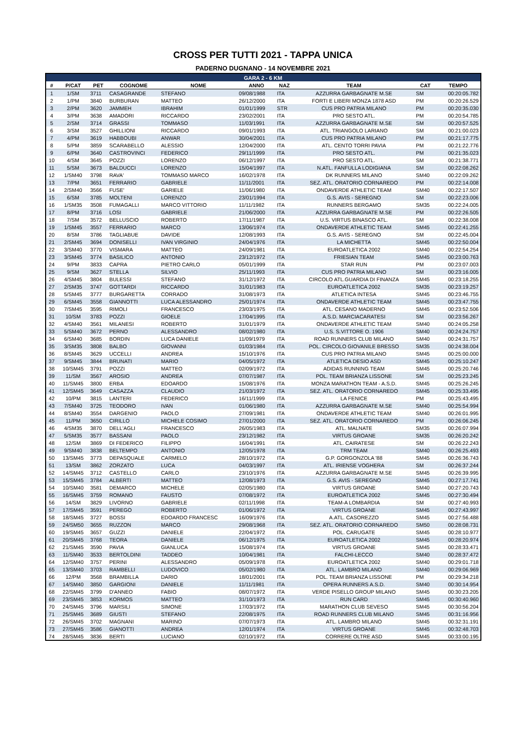CROSS PER TUTTI 2021 - TAPPA UNICA
PADERNO DUGNANO - 14 NOVEMBRE 2021
| GARA 2 - 6 KM | | | | | | | | | |
| --- | --- | --- | --- | --- | --- | --- | --- | --- | --- |
| # | P/CAT | PET | COGNOME | NOME | ANNO | NAZ | TEAM | CAT | TEMPO |
| 1 | 1/SM | 3711 | CASAGRANDE | STEFANO | 09/08/1988 | ITA | AZZURRA GARBAGNATE M.SE | SM | 00:20:05.782 |
| 2 | 1/PM | 3840 | BURBURAN | MATTEO | 26/12/2000 | ITA | FORTI E LIBERI MONZA 1878 ASD | PM | 00:20:26.529 |
| 3 | 2/PM | 3620 | JAMMEH | IBRAHIM | 01/01/1999 | STR | CUS PRO PATRIA MILANO | PM | 00:20:35.030 |
| 4 | 3/PM | 3638 | AMADORI | RICCARDO | 23/02/2001 | ITA | PRO SESTO ATL. | PM | 00:20:54.785 |
| 5 | 2/SM | 3714 | GRASSI | TOMMASO | 11/03/1991 | ITA | AZZURRA GARBAGNATE M.SE | SM | 00:20:57.525 |
| 6 | 3/SM | 3527 | GHILLIONI | RICCARDO | 09/01/1993 | ITA | ATL. TRIANGOLO LARIANO | SM | 00:21:00.023 |
| 7 | 4/PM | 3619 | HABBOUBI | ANWAR | 30/04/2001 | ITA | CUS PRO PATRIA MILANO | PM | 00:21:17.775 |
| 8 | 5/PM | 3859 | SCARABELLO | ALESSIO | 12/04/2000 | ITA | ATL. CENTO TORRI PAVIA | PM | 00:21:22.776 |
| 9 | 6/PM | 3640 | CASTROVINCI | FEDERICO | 29/11/1999 | ITA | PRO SESTO ATL. | PM | 00:21:35.023 |
| 10 | 4/SM | 3645 | POZZI | LORENZO | 06/12/1997 | ITA | PRO SESTO ATL. | SM | 00:21:38.771 |
| 11 | 5/SM | 3673 | BALDUCCI | LORENZO | 15/04/1997 | ITA | N.ATL. FANFULLA LODIGIANA | SM | 00:22:08.262 |
| 12 | 1/SM40 | 3798 | RAVA' | TOMMASO MARCO | 16/02/1978 | ITA | DK RUNNERS MILANO | SM40 | 00:22:09.262 |
| 13 | 7/PM | 3651 | FERRARIO | GABRIELE | 11/11/2001 | ITA | SEZ. ATL. ORATORIO CORNAREDO | PM | 00:22:14.008 |
| 14 | 2/SM40 | 3566 | FUSE' | GARIELE | 11/06/1980 | ITA | ONDAVERDE ATHLETIC TEAM | SM40 | 00:22:17.507 |
| 15 | 6/SM | 3785 | MOLTENI | LORENZO | 23/01/1994 | ITA | G.S. AVIS - SEREGNO | SM | 00:22:23.006 |
| 16 | 1/SM35 | 3508 | FUMAGALLI | MARCO VITTORIO | 11/11/1982 | ITA | RUNNERS BERGAMO | SM35 | 00:22:24.005 |
| 17 | 8/PM | 3716 | LOSI | GABRIELE | 21/06/2000 | ITA | AZZURRA GARBAGNATE M.SE | PM | 00:22:26.505 |
| 18 | 7/SM | 3572 | BELLUSCIO | ROBERTO | 17/11/1987 | ITA | U.S. VIRTUS BINASCO ATL. | SM | 00:22:38.008 |
| 19 | 1/SM45 | 3557 | FERRARIO | MARCO | 13/06/1974 | ITA | ONDAVERDE ATHLETIC TEAM | SM45 | 00:22:41.255 |
| 20 | 8/SM | 3786 | TAGLIABUE | DAVIDE | 12/08/1993 | ITA | G.S. AVIS - SEREGNO | SM | 00:22:45.004 |
| 21 | 2/SM45 | 3694 | DONISELLI | IVAN VIRGINIO | 24/04/1976 | ITA | LA MICHETTA | SM45 | 00:22:50.004 |
| 22 | 3/SM40 | 3770 | VISMARA | MATTEO | 24/09/1981 | ITA | EUROATLETICA 2002 | SM40 | 00:22:54.254 |
| 23 | 3/SM45 | 3774 | BASILICO | ANTONIO | 23/12/1972 | ITA | FRIESIAN TEAM | SM45 | 00:23:00.763 |
| 24 | 9/PM | 3833 | CAPRA | PIETRO CARLO | 05/01/1999 | ITA | STAR RUN | PM | 00:23:07.003 |
| 25 | 9/SM | 3627 | STELLA | SILVIO | 25/11/1993 | ITA | CUS PRO PATRIA MILANO | SM | 00:23:16.005 |
| 26 | 4/SM45 | 3804 | BULESSI | STEFANO | 31/12/1972 | ITA | CIRCOLO ATL.GUARDIA DI FINANZA | SM45 | 00:23:18.255 |
| 27 | 2/SM35 | 3747 | GOTTARDI | RICCARDO | 31/01/1983 | ITA | EUROATLETICA 2002 | SM35 | 00:23:19.257 |
| 28 | 5/SM45 | 3777 | BURGARETTA | CORRADO | 31/08/1973 | ITA | ATLETICA INTESA | SM45 | 00:23:46.755 |
| 29 | 6/SM45 | 3558 | GIANNOTTI | LUCA ALESSANDRO | 25/01/1974 | ITA | ONDAVERDE ATHLETIC TEAM | SM45 | 00:23:47.755 |
| 30 | 7/SM45 | 3595 | RIMOLI | FRANCESCO | 23/03/1975 | ITA | ATL. CESANO MADERNO | SM45 | 00:23:52.506 |
| 31 | 10/SM | 3783 | POZZI | GIOELE | 17/04/1995 | ITA | A.S.D. MARCIACARATESI | SM | 00:23:56.267 |
| 32 | 4/SM40 | 3561 | MILANESI | ROBERTO | 31/01/1979 | ITA | ONDAVERDE ATHLETIC TEAM | SM40 | 00:24:05.258 |
| 33 | 5/SM40 | 3672 | PERNO | ALESSANDRO | 08/02/1980 | ITA | U.S. S.VITTORE O. 1906 | SM40 | 00:24:24.757 |
| 34 | 6/SM40 | 3685 | BORDIN | LUCA DANIELE | 11/09/1979 | ITA | ROAD RUNNERS CLUB MILANO | SM40 | 00:24:31.757 |
| 35 | 3/SM35 | 3808 | BALBO | GIOVANNI | 01/03/1984 | ITA | POL. CIRCOLO GIOVANILE BRESSO | SM35 | 00:24:38.004 |
| 36 | 8/SM45 | 3629 | UCCELLI | ANDREA | 15/10/1976 | ITA | CUS PRO PATRIA MILANO | SM45 | 00:25:00.000 |
| 37 | 9/SM45 | 3844 | BRUNATI | MARIO | 04/05/1972 | ITA | ATLETICA DESIO ASD | SM45 | 00:25:10.247 |
| 38 | 10/SM45 | 3791 | POZZI | MATTEO | 02/09/1972 | ITA | ADIDAS RUNNING TEAM | SM45 | 00:25:20.746 |
| 39 | 11/SM | 3567 | AROSIO | ANDREA | 07/07/1987 | ITA | POL. TEAM BRIANZA LISSONE | SM | 00:25:23.245 |
| 40 | 11/SM45 | 3800 | ERBA | EDOARDO | 15/08/1976 | ITA | MONZA MARATHON TEAM - A.S.D. | SM45 | 00:25:26.245 |
| 41 | 12/SM45 | 3649 | CASAZZA | CLAUDIO | 21/03/1972 | ITA | SEZ. ATL. ORATORIO CORNAREDO | SM45 | 00:25:33.495 |
| 42 | 10/PM | 3815 | LANTERI | FEDERICO | 16/11/1999 | ITA | LA FENICE | PM | 00:25:43.495 |
| 43 | 7/SM40 | 3725 | TEODORO | IVAN | 01/06/1980 | ITA | AZZURRA GARBAGNATE M.SE | SM40 | 00:25:54.994 |
| 44 | 8/SM40 | 3554 | DARGENIO | PAOLO | 27/09/1981 | ITA | ONDAVERDE ATHLETIC TEAM | SM40 | 00:26:01.995 |
| 45 | 11/PM | 3650 | CIRILLO | MICHELE COSIMO | 27/01/2000 | ITA | SEZ. ATL. ORATORIO CORNAREDO | PM | 00:26:06.245 |
| 46 | 4/SM35 | 3870 | DELL'AGLI | FRANCESCO | 26/05/1983 | ITA | ATL. MALNATE | SM35 | 00:26:07.994 |
| 47 | 5/SM35 | 3577 | BASSANI | PAOLO | 23/12/1982 | ITA | VIRTUS GROANE | SM35 | 00:26:20.242 |
| 48 | 12/SM | 3869 | DI FEDERICO | FILIPPO | 16/04/1991 | ITA | ATL. CAIRATESE | SM | 00:26:22.243 |
| 49 | 9/SM40 | 3838 | BELTEMPO | ANTONIO | 12/05/1978 | ITA | TRM TEAM | SM40 | 00:26:25.493 |
| 50 | 13/SM45 | 3773 | DEPASQUALE | CARMELO | 28/10/1972 | ITA | G.P. GORGONZOLA '88 | SM45 | 00:26:36.743 |
| 51 | 13/SM | 3862 | ZORZATO | LUCA | 04/03/1997 | ITA | ATL. IRIENSE VOGHERA | SM | 00:26:37.244 |
| 52 | 14/SM45 | 3712 | CASTELLO | CARLO | 23/10/1976 | ITA | AZZURRA GARBAGNATE M.SE | SM45 | 00:26:39.995 |
| 53 | 15/SM45 | 3784 | ALBERTI | MATTEO | 12/08/1973 | ITA | G.S. AVIS - SEREGNO | SM45 | 00:27:17.741 |
| 54 | 10/SM40 | 3581 | DEMARCO | MICHELE | 02/05/1980 | ITA | VIRTUS GROANE | SM40 | 00:27:20.743 |
| 55 | 16/SM45 | 3759 | ROMANO | FAUSTO | 07/08/1972 | ITA | EUROATLETICA 2002 | SM45 | 00:27:30.494 |
| 56 | 14/SM | 3829 | LIVORNO | GABRIELE | 02/11/1998 | ITA | TEAM-A LOMBARDIA | SM | 00:27:40.993 |
| 57 | 17/SM45 | 3591 | PEREGO | ROBERTO | 01/06/1972 | ITA | VIRTUS GROANE | SM45 | 00:27:43.997 |
| 58 | 18/SM45 | 3727 | BOSSI | EDOARDO FRANCESC | 16/09/1976 | ITA | A.ATL. CASOREZZO | SM45 | 00:27:56.488 |
| 59 | 24/SM50 | 3655 | RUZZON | MARCO | 29/08/1968 | ITA | SEZ. ATL. ORATORIO CORNAREDO | SM50 | 00:28:08.731 |
| 60 | 19/SM45 | 3657 | GUZZI | DANIELE | 22/04/1972 | ITA | POL. CARUGATE | SM45 | 00:28:10.977 |
| 61 | 20/SM45 | 3768 | TEORA | DANIELE | 06/12/1975 | ITA | EUROATLETICA 2002 | SM45 | 00:28:20.974 |
| 62 | 21/SM45 | 3590 | PAVIA | GIANLUCA | 15/08/1974 | ITA | VIRTUS GROANE | SM45 | 00:28:33.471 |
| 63 | 11/SM40 | 3533 | BERTOLDINI | TADDEO | 10/04/1981 | ITA | FALCHI-LECCO | SM40 | 00:28:37.472 |
| 64 | 12/SM40 | 3757 | PERINI | ALESSANDRO | 05/09/1978 | ITA | EUROATLETICA 2002 | SM40 | 00:29:01.718 |
| 65 | 13/SM40 | 3703 | RAMBELLI | LUDOVICO | 05/02/1980 | ITA | ATL. LAMBRO MILANO | SM40 | 00:29:06.969 |
| 66 | 12/PM | 3568 | BRAMBILLA | DARIO | 18/01/2001 | ITA | POL. TEAM BRIANZA LISSONE | PM | 00:29:34.218 |
| 67 | 14/SM40 | 3850 | GARGIONI | DANIELE | 11/11/1981 | ITA | OPERA RUNNERS A.S.D. | SM40 | 00:30:14.954 |
| 68 | 22/SM45 | 3799 | D'ANNEO | FABIO | 08/07/1972 | ITA | VERDE PISELLO GROUP MILANO | SM45 | 00:30:23.205 |
| 69 | 23/SM45 | 3853 | KORMOS | MATTEO | 31/10/1973 | ITA | RUN CARD | SM45 | 00:30:40.960 |
| 70 | 24/SM45 | 3796 | MARSILI | SIMONE | 17/03/1972 | ITA | MARATHON CLUB SEVESO | SM45 | 00:30:56.204 |
| 71 | 25/SM45 | 3689 | GIUSTI | STEFANO | 22/08/1975 | ITA | ROAD RUNNERS CLUB MILANO | SM45 | 00:31:16.956 |
| 72 | 26/SM45 | 3702 | MAGNANI | MARINO | 07/07/1973 | ITA | ATL. LAMBRO MILANO | SM45 | 00:32:31.191 |
| 73 | 27/SM45 | 3586 | GIANOTTI | ANDREA | 12/01/1974 | ITA | VIRTUS GROANE | SM45 | 00:32:48.703 |
| 74 | 28/SM45 | 3836 | BERTI | LUCIANO | 02/10/1972 | ITA | CORRERE OLTRE ASD | SM45 | 00:33:00.195 |